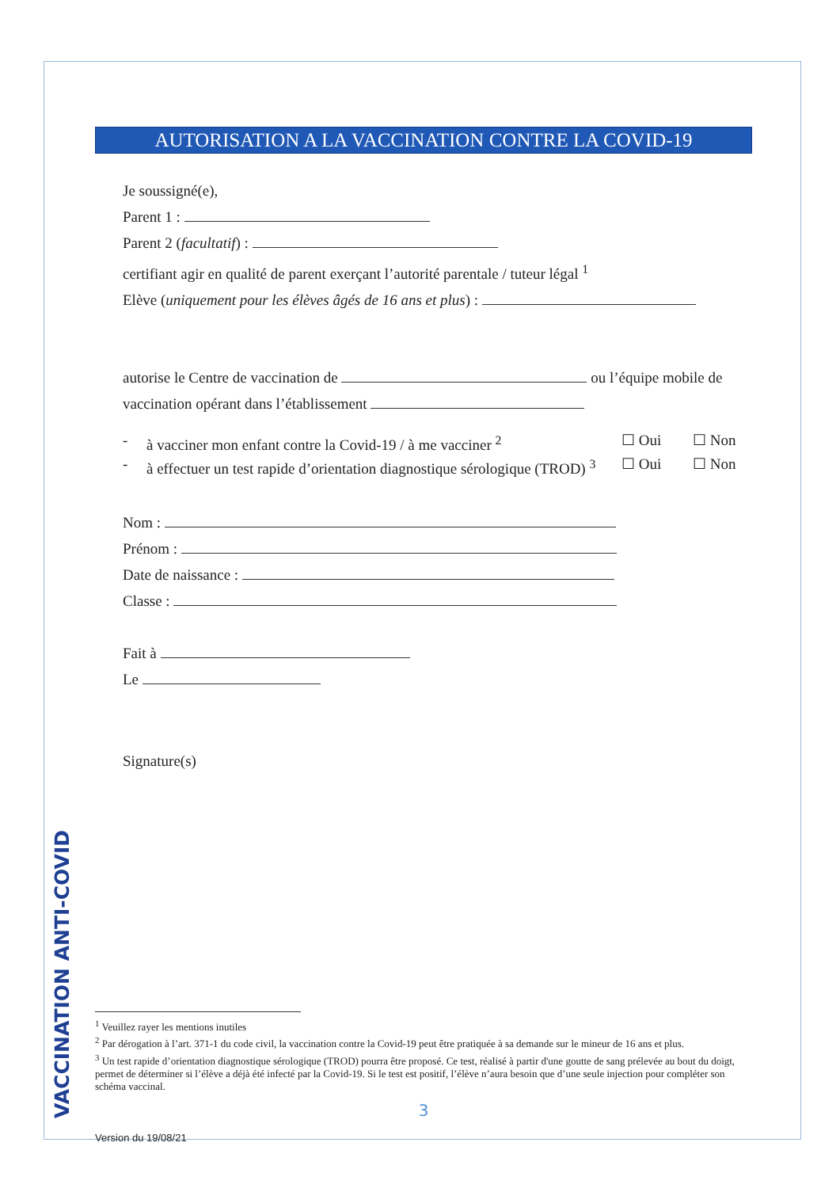VACCINATION ANTI-COVID
AUTORISATION A LA VACCINATION CONTRE LA COVID-19
Je soussigné(e),
Parent 1 :
Parent 2 (facultatif) :
certifiant agir en qualité de parent exerçant l’autorité parentale / tuteur légal <sup>1</sup>
Elève (uniquement pour les élèves âgés de 16 ans et plus) :
autorise le Centre de vaccination de ou l’équipe mobile de
vaccination opérant dans l’établissement
- à vacciner mon enfant contre la Covid-19 / à me vacciner <sup>2</sup> ☐ Oui ☐ Non
- à effectuer un test rapide d’orientation diagnostique sérologique (TROD) <sup>3</sup> ☐ Oui ☐ Non
Nom :
Prénom :
Date de naissance :
Classe :
Fait à
Le
Signature(s)
<sup>1</sup> Veuillez rayer les mentions inutiles
<sup>2</sup> Par dérogation à l’art. 371-1 du code civil, la vaccination contre la Covid-19 peut être pratiquée à sa demande sur le mineur de 16 ans et plus.
<sup>3</sup> Un test rapide d’orientation diagnostique sérologique (TROD) pourra être proposé. Ce test, réalisé à partir d'une goutte de sang prélevée au bout du doigt, permet de déterminer si l’élève a déjà été infecté par la Covid-19. Si le test est positif, l’élève n’aura besoin que d’une seule injection pour compléter son schéma vaccinal.
3
Version du 19/08/21